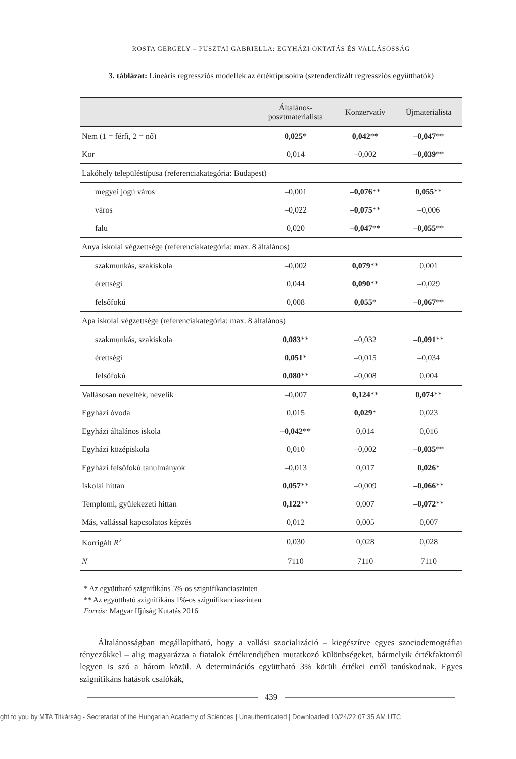ROSTA GERGELY – PUSZTAI GABRIELLA: EGYHÁZI OKTATÁS ÉS VALLÁSOSSÁG
3. táblázat: Lineáris regressziós modellek az értéktípusokra (sztenderdizált regressziós együtthatók)
| | Általános- posztmaterialista | Konzervatív | Újmaterialista |
| --- | --- | --- | --- |
| Nem (1 = férfi, 2 = nő) | 0,025 * | 0,042 ** | –0,047 ** |
| Kor | 0,014 | –0,002 | –0,039 ** |
| Lakóhely településtípusa (referenciakategória: Budapest) | | | |
| megyei jogú város | –0,001 | –0,076 ** | 0,055 ** |
| város | –0,022 | –0,075 ** | –0,006 |
| falu | 0,020 | –0,047 ** | –0,055 ** |
| Anya iskolai végzettsége (referenciakategória: max. 8 általános) | | | |
| szakmunkás, szakiskola | –0,002 | 0,079 ** | 0,001 |
| érettségi | 0,044 | 0,090 ** | –0,029 |
| felsőfokú | 0,008 | 0,055 * | –0,067 ** |
| Apa iskolai végzettsége (referenciakategória: max. 8 általános) | | | |
| szakmunkás, szakiskola | 0,083 ** | –0,032 | –0,091 ** |
| érettségi | 0,051 * | –0,015 | –0,034 |
| felsőfokú | 0,080 ** | –0,008 | 0,004 |
| Vallásosan nevelték, nevelik | –0,007 | 0,124 ** | 0,074 ** |
| Egyházi óvoda | 0,015 | 0,029 * | 0,023 |
| Egyházi általános iskola | –0,042 ** | 0,014 | 0,016 |
| Egyházi középiskola | 0,010 | –0,002 | –0,035 ** |
| Egyházi felsőfokú tanulmányok | –0,013 | 0,017 | 0,026 * |
| Iskolai hittan | 0,057 ** | –0,009 | –0,066 ** |
| Templomi, gyülekezeti hittan | 0,122 ** | 0,007 | –0,072 ** |
| Más, vallással kapcsolatos képzés | 0,012 | 0,005 | 0,007 |
| Korrigált R<sup>2</sup> | 0,030 | 0,028 | 0,028 |
| N | 7110 | 7110 | 7110 |
* Az együttható szignifikáns 5%-os szignifikanciaszinten
** Az együttható szignifikáns 1%-os szignifikanciaszinten
Forrás: Magyar Ifjúság Kutatás 2016
Általánosságban megállapítható, hogy a vallási szocializáció – kiegészítve egyes szociodemográfiai tényezőkkel – alig magyarázza a fiatalok értékrendjében mutatkozó különbségeket, bármelyik értékfaktorról legyen is szó a három közül. A determinációs együttható 3% körüli értékei erről tanúskodnak. Egyes szignifikáns hatások csalókák,
439
ght to you by MTA Titkárság - Secretariat of the Hungarian Academy of Sciences | Unauthenticated | Downloaded 10/24/22 07:35 AM UTC